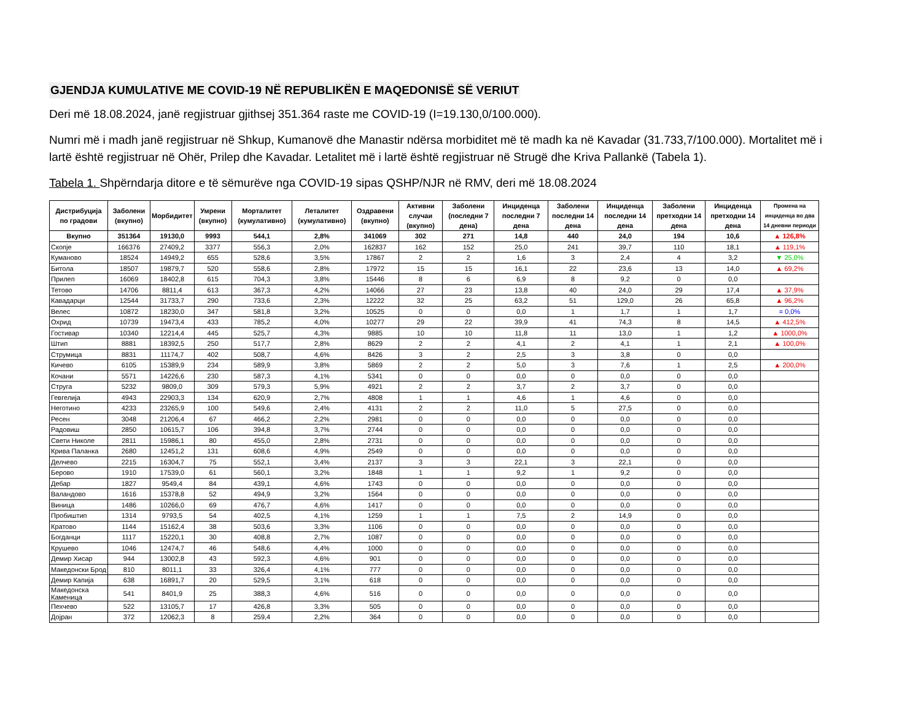GJENDJA KUMULATIVE ME COVID-19 NË REPUBLIKËN E MAQEDONISË SË VERIUT
Deri më 18.08.2024, janë regjistruar gjithsej 351.364 raste me COVID-19 (I=19.130,0/100.000).
Numri më i madh janë regjistruar në Shkup, Kumanovë dhe Manastir ndërsa morbiditet më të madh ka në Kavadar (31.733,7/100.000). Mortalitet më i lartë është regjistruar në Ohër, Prilep dhe Kavadar. Letalitet më i lartë është regjistruar në Strugë dhe Kriva Pallankë (Tabela 1).
Tabela 1. Shpërndarja ditore e të sëmurëve nga COVID-19 sipas QSHP/NJR në RMV, deri më 18.08.2024
| Дистрибуција по градови | Заболени (вкупно) | Морбидитет | Умрени (вкупно) | Морталитет (кумулативно) | Леталитет (кумулативно) | Оздравени (вкупно) | Активни случаи (вкупно) | Заболени (последни 7 дена) | Инциденца последни 7 дена | Заболени последни 14 дена | Инциденца последни 14 дена | Заболени претходни 14 дена | Инциденца претходни 14 дена | Промена на инциденца во два 14 дневни периоди |
| --- | --- | --- | --- | --- | --- | --- | --- | --- | --- | --- | --- | --- | --- | --- |
| Вкупно | 351364 | 19130,0 | 9993 | 544,1 | 2,8% | 341069 | 302 | 271 | 14,8 | 440 | 24,0 | 194 | 10,6 | ▲ 126,8% |
| Скопје | 166376 | 27409,2 | 3377 | 556,3 | 2,0% | 162837 | 162 | 152 | 25,0 | 241 | 39,7 | 110 | 18,1 | ▲ 119,1% |
| Куманово | 18524 | 14949,2 | 655 | 528,6 | 3,5% | 17867 | 2 | 2 | 1,6 | 3 | 2,4 | 4 | 3,2 | ▼ 25,0% |
| Битола | 18507 | 19879,7 | 520 | 558,6 | 2,8% | 17972 | 15 | 15 | 16,1 | 22 | 23,6 | 13 | 14,0 | ▲ 69,2% |
| Прилеп | 16069 | 18402,8 | 615 | 704,3 | 3,8% | 15446 | 8 | 6 | 6,9 | 8 | 9,2 | 0 | 0,0 | |
| Тетово | 14706 | 8811,4 | 613 | 367,3 | 4,2% | 14066 | 27 | 23 | 13,8 | 40 | 24,0 | 29 | 17,4 | ▲ 37,9% |
| Кавадарци | 12544 | 31733,7 | 290 | 733,6 | 2,3% | 12222 | 32 | 25 | 63,2 | 51 | 129,0 | 26 | 65,8 | ▲ 96,2% |
| Велес | 10872 | 18230,0 | 347 | 581,8 | 3,2% | 10525 | 0 | 0 | 0,0 | 1 | 1,7 | 1 | 1,7 | = 0,0% |
| Охрид | 10739 | 19473,4 | 433 | 785,2 | 4,0% | 10277 | 29 | 22 | 39,9 | 41 | 74,3 | 8 | 14,5 | ▲ 412,5% |
| Гостивар | 10340 | 12214,4 | 445 | 525,7 | 4,3% | 9885 | 10 | 10 | 11,8 | 11 | 13,0 | 1 | 1,2 | ▲ 1000,0% |
| Штип | 8881 | 18392,5 | 250 | 517,7 | 2,8% | 8629 | 2 | 2 | 4,1 | 2 | 4,1 | 1 | 2,1 | ▲ 100,0% |
| Струмица | 8831 | 11174,7 | 402 | 508,7 | 4,6% | 8426 | 3 | 2 | 2,5 | 3 | 3,8 | 0 | 0,0 | |
| Кичево | 6105 | 15389,9 | 234 | 589,9 | 3,8% | 5869 | 2 | 2 | 5,0 | 3 | 7,6 | 1 | 2,5 | ▲ 200,0% |
| Кочани | 5571 | 14226,6 | 230 | 587,3 | 4,1% | 5341 | 0 | 0 | 0,0 | 0 | 0,0 | 0 | 0,0 | |
| Струга | 5232 | 9809,0 | 309 | 579,3 | 5,9% | 4921 | 2 | 2 | 3,7 | 2 | 3,7 | 0 | 0,0 | |
| Гевгелија | 4943 | 22903,3 | 134 | 620,9 | 2,7% | 4808 | 1 | 1 | 4,6 | 1 | 4,6 | 0 | 0,0 | |
| Неготино | 4233 | 23265,9 | 100 | 549,6 | 2,4% | 4131 | 2 | 2 | 11,0 | 5 | 27,5 | 0 | 0,0 | |
| Ресен | 3048 | 21206,4 | 67 | 466,2 | 2,2% | 2981 | 0 | 0 | 0,0 | 0 | 0,0 | 0 | 0,0 | |
| Радовиш | 2850 | 10615,7 | 106 | 394,8 | 3,7% | 2744 | 0 | 0 | 0,0 | 0 | 0,0 | 0 | 0,0 | |
| Свети Николе | 2811 | 15986,1 | 80 | 455,0 | 2,8% | 2731 | 0 | 0 | 0,0 | 0 | 0,0 | 0 | 0,0 | |
| Крива Паланка | 2680 | 12451,2 | 131 | 608,6 | 4,9% | 2549 | 0 | 0 | 0,0 | 0 | 0,0 | 0 | 0,0 | |
| Делчево | 2215 | 16304,7 | 75 | 552,1 | 3,4% | 2137 | 3 | 3 | 22,1 | 3 | 22,1 | 0 | 0,0 | |
| Берово | 1910 | 17539,0 | 61 | 560,1 | 3,2% | 1848 | 1 | 1 | 9,2 | 1 | 9,2 | 0 | 0,0 | |
| Дебар | 1827 | 9549,4 | 84 | 439,1 | 4,6% | 1743 | 0 | 0 | 0,0 | 0 | 0,0 | 0 | 0,0 | |
| Валандово | 1616 | 15378,8 | 52 | 494,9 | 3,2% | 1564 | 0 | 0 | 0,0 | 0 | 0,0 | 0 | 0,0 | |
| Виница | 1486 | 10266,0 | 69 | 476,7 | 4,6% | 1417 | 0 | 0 | 0,0 | 0 | 0,0 | 0 | 0,0 | |
| Пробиштип | 1314 | 9793,5 | 54 | 402,5 | 4,1% | 1259 | 1 | 1 | 7,5 | 2 | 14,9 | 0 | 0,0 | |
| Кратово | 1144 | 15162,4 | 38 | 503,6 | 3,3% | 1106 | 0 | 0 | 0,0 | 0 | 0,0 | 0 | 0,0 | |
| Богданци | 1117 | 15220,1 | 30 | 408,8 | 2,7% | 1087 | 0 | 0 | 0,0 | 0 | 0,0 | 0 | 0,0 | |
| Крушево | 1046 | 12474,7 | 46 | 548,6 | 4,4% | 1000 | 0 | 0 | 0,0 | 0 | 0,0 | 0 | 0,0 | |
| Демир Хисар | 944 | 13002,8 | 43 | 592,3 | 4,6% | 901 | 0 | 0 | 0,0 | 0 | 0,0 | 0 | 0,0 | |
| Македонски Брод | 810 | 8011,1 | 33 | 326,4 | 4,1% | 777 | 0 | 0 | 0,0 | 0 | 0,0 | 0 | 0,0 | |
| Демир Капија | 638 | 16891,7 | 20 | 529,5 | 3,1% | 618 | 0 | 0 | 0,0 | 0 | 0,0 | 0 | 0,0 | |
| Македонска Каменица | 541 | 8401,9 | 25 | 388,3 | 4,6% | 516 | 0 | 0 | 0,0 | 0 | 0,0 | 0 | 0,0 | |
| Пехчево | 522 | 13105,7 | 17 | 426,8 | 3,3% | 505 | 0 | 0 | 0,0 | 0 | 0,0 | 0 | 0,0 | |
| Дојран | 372 | 12062,3 | 8 | 259,4 | 2,2% | 364 | 0 | 0 | 0,0 | 0 | 0,0 | 0 | 0,0 | |